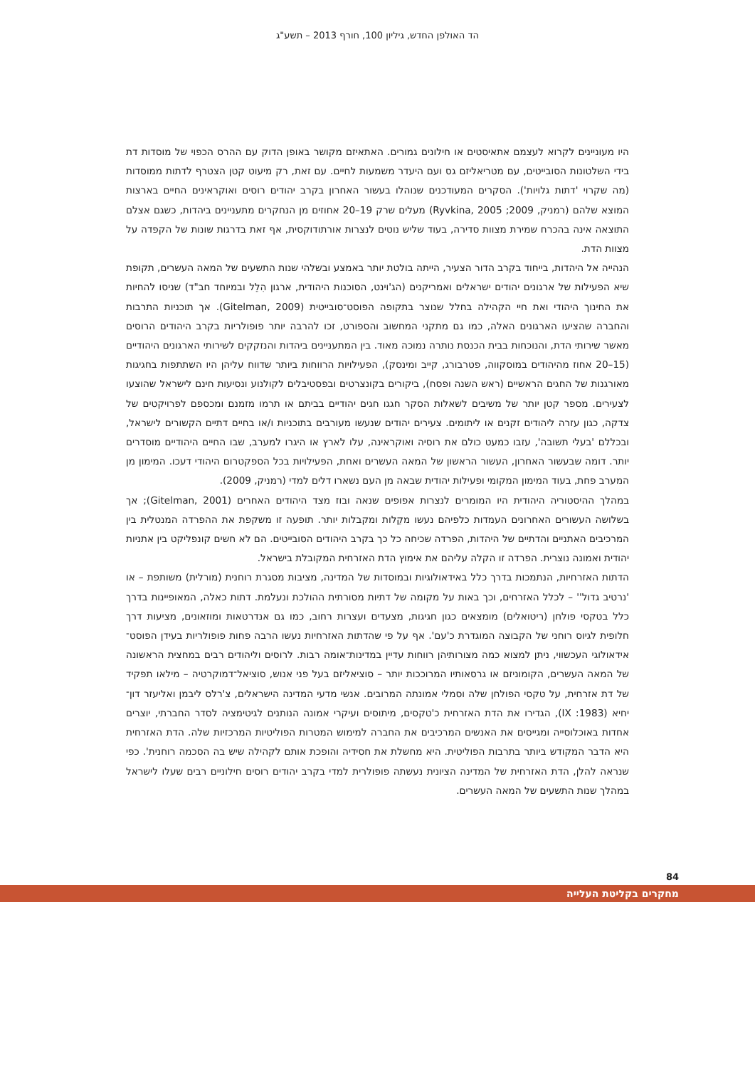הד האולפן החדש, גיליון 100, חורף 2013 – תשע"ג
היו מעוניינים לקרוא לעצמם אתאיסטים או חילונים גמורים. האתאיזם מקושר באופן הדוק עם ההרס הכפוי של מוסדות דת בידי השלטונות הסובייטים, עם מטריאליזם גס ועם היעדר משמעות לחיים. עם זאת, רק מיעוט קטן הצטרף לדתות ממוסדות (מה שקרוי 'דתות גלויות'). הסקרים המעודכנים שנוהלו בעשור האחרון בקרב יהודים רוסים ואוקראינים החיים בארצות המוצא שלהם (רמניק, 2009; Ryvkina, 2005) מעלים שרק 19–20 אחוזים מן הנחקרים מתעניינים ביהדות, כשגם אצלם התוצאה אינה בהכרח שמירת מצוות סדירה, בעוד שליש נוטים לנצרות אורתודוקסית, אף זאת בדרגות שונות של הקפדה על מצוות הדת.
הנהייה אל היהדות, בייחוד בקרב הדור הצעיר, הייתה בולטת יותר באמצע ובשלהי שנות התשעים של המאה העשרים, תקופת שיא הפעילות של ארגונים יהודים ישראלים ואמריקנים (הג'וינט, הסוכנות היהודית, ארגון הִלֵל ובמיוחד חב"ד) שניסו להחיות את החינוך היהודי ואת חיי הקהילה בחלל שנוצר בתקופה הפוסט־סובייטית (Gitelman, 2009). אך תוכניות התרבות והחברה שהציעו הארגונים האלה, כמו גם מתקני המחשוב והספורט, זכו להרבה יותר פופולריות בקרב היהודים הרוסים מאשר שירותי הדת, והנוכחות בבית הכנסת נותרה נמוכה מאוד. בין המתעניינים ביהדות והנזקקים לשירותי הארגונים היהודיים (15–20 אחוז מהיהודים במוסקווה, פטרבורג, קייב ומינסק), הפעילויות הרווחות ביותר שדווח עליהן היו השתתפות בחגיגות מאורגנות של החגים הראשיים (ראש השנה ופסח), ביקורים בקונצרטים ובפסטיבלים לקולנוע ונסיעות חינם לישראל שהוצעו לצעירים. מספר קטן יותר של משיבים לשאלות הסקר חגגו חגים יהודיים בביתם או תרמו מזמנם ומכספם לפרויקטים של צדקה, כגון עזרה ליהודים זקנים או ליתומים. צעירים יהודים שנעשו מעורבים בתוכניות ו/או בחיים דתיים הקשורים לישראל, ובכללם 'בעלי תשובה', עזבו כמעט כולם את רוסיה ואוקראינה, עלו לארץ או היגרו למערב, שבו החיים היהודיים מוסדרים יותר. דומה שבעשור האחרון, העשור הראשון של המאה העשרים ואחת, הפעילויות בכל הספקטרום היהודי דעכו. המימון מן המערב פחת, בעוד המימון המקומי ופעילות יהודית שבאה מן העם נשארו דלים למדי (רמניק, 2009).
במהלך ההיסטוריה היהודית היו המומרים לנצרות אפופים שנאה ובוז מצד היהודים האחרים (Gitelman, 2001); אך בשלושה העשורים האחרונים העמדות כלפיהם נעשו מקֵלות ומקבלות יותר. תופעה זו משקפת את ההפרדה המנטלית בין המרכיבים האתניים והדתיים של היהדות, הפרדה שכיחה כל כך בקרב היהודים הסובייטים. הם לא חשים קונפליקט בין אתניות יהודית ואמונה נוצרית. הפרדה זו הקלה עליהם את אימוץ הדת האזרחית המקובלת בישראל.
הדתות האזרחיות, הנתמכות בדרך כלל באידאולוגיות ובמוסדות של המדינה, מציבות מסגרת רוחנית (מורלית) משותפת – או 'נרטיב גדול'' – לכלל האזרחים, וכך באות על מקומה של דתיות מסורתית ההולכת ונעלמת. דתות כאלה, המאופיינות בדרך כלל בטקסי פולחן (ריטואלים) מומצאים כגון חגיגות, מצעדים ועצרות רחוב, כמו גם אנדרטאות ומוזאונים, מציעות דרך חלופית לגיוס רוחני של הקבוצה המוגדרת כ'עם'. אף על פי שהדתות האזרחיות נעשו הרבה פחות פופולריות בעידן הפוסט־אידאולוגי העכשווי, ניתן למצוא כמה מצורותיהן רווחות עדיין במדינות־אומה רבות. לרוסים וליהודים רבים במחצית הראשונה של המאה העשרים, הקומוניזם או גרסאותיו המרוככות יותר – סוציאליזם בעל פני אנוש, סוציאל־דמוקרטיה – מילאו תפקיד של דת אזרחית, על טקסי הפולחן שלה וסמלי אמונתה המרובים. אנשי מדעי המדינה הישראלים, צ'רלס ליבמן ואליעזר דון־יחיא (1983: IX), הגדירו את הדת האזרחית כ'טקסים, מיתוסים ועיקרי אמונה הנותנים לגיטימציה לסדר החברתי, יוצרים אחדות באוכלוסייה ומגייסים את האנשים המרכיבים את החברה למימוש המטרות הפוליטיות המרכזיות שלה. הדת האזרחית היא הדבר המקודש ביותר בתרבות הפוליטית. היא מחשלת את חסידיה והופכת אותם לקהילה שיש בה הסכמה רוחנית'. כפי שנראה להלן, הדת האזרחית של המדינה הציונית נעשתה פופולרית למדי בקרב יהודים רוסים חילוניים רבים שעלו לישראל במהלך שנות התשעים של המאה העשרים.
84
מחקרים בקליטת העלייה